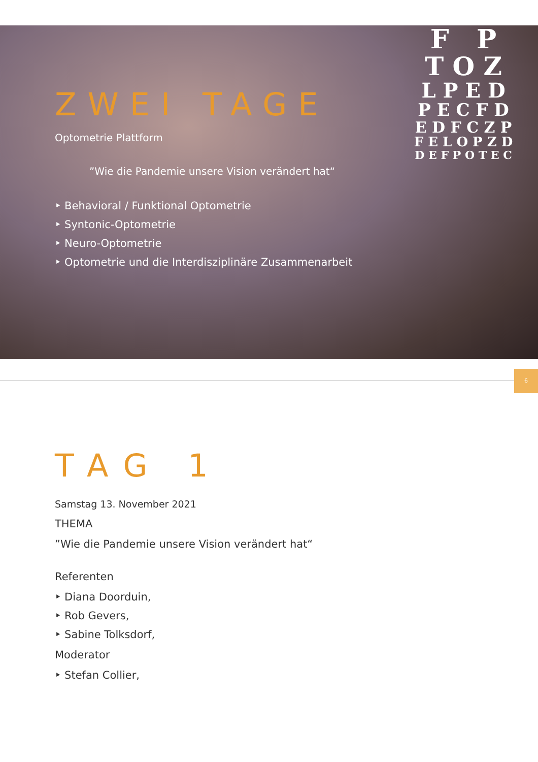ZWEI TAGE
Optometrie Plattform
”Wie die Pandemie unsere Vision verändert hat“
‣ Behavioral / Funktional Optometrie
‣ Syntonic-Optometrie
‣ Neuro-Optometrie
‣ Optometrie und die Interdisziplinäre Zusammenarbeit
F P
T O Z
L P E D
P E C F D
E D F C Z P
F E L O P Z D
D E F P O T E C
6
TAG 1
Samstag 13. November 2021
THEMA
”Wie die Pandemie unsere Vision verändert hat“
Referenten
‣ Diana Doorduin,
‣ Rob Gevers,
‣ Sabine Tolksdorf,
Moderator
‣ Stefan Collier,